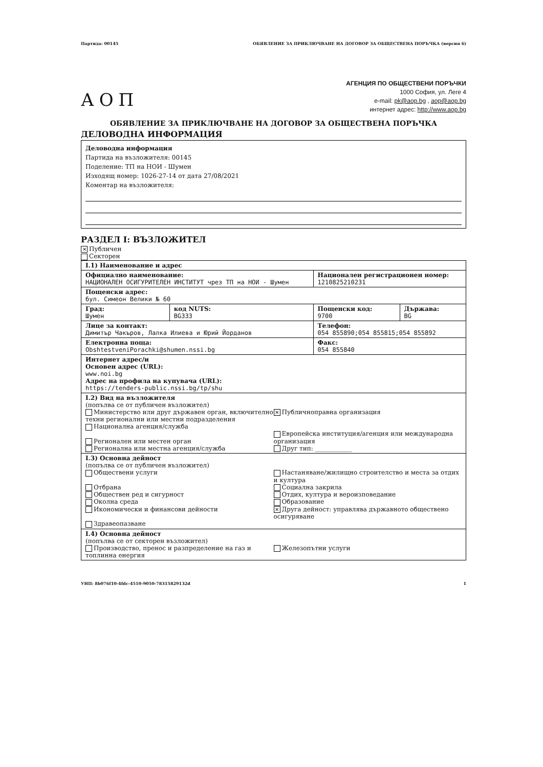Партида: 00145 ОБЯВЛЕНИЕ ЗА ПРИКЛЮЧВАНЕ НА ДОГОВОР ЗА ОБЩЕСТВЕНА ПОРЪЧКА (версия 6)
АОП
АГЕНЦИЯ ПО ОБЩЕСТВЕНИ ПОРЪЧКИ
1000 София, ул. Леге 4
e-mail: pk@aop.bg , aop@aop.bg
интернет адрес: http://www.aop.bg
ОБЯВЛЕНИЕ ЗА ПРИКЛЮЧВАНЕ НА ДОГОВОР ЗА ОБЩЕСТВЕНА ПОРЪЧКА
ДЕЛОВОДНА ИНФОРМАЦИЯ
Деловодна информация
Партида на възложителя: 00145
Поделение: ТП на НОИ - Шумен
Изходящ номер: 1026-27-14 от дата 27/08/2021
Коментар на възложителя:
РАЗДЕЛ I: ВЪЗЛОЖИТЕЛ
✕ Публичен
Секторен
| I.1) Наименование и адрес | | | |
| Официално наименование: НАЦИОНАЛЕН ОСИГУРИТЕЛЕН ИНСТИТУТ чрез ТП на НОИ - Шумен | | Национален регистрационен номер: 1210825210231 | |
| Пощенски адрес: бул. Симеон Велики № 60 | | | |
| Град: Шумен | код NUTS: BG333 | Пощенски код: 9700 | Държава: BG |
| Лице за контакт: Димитър Чакъров, Лалка Илиева и Юрий Йорданов | | Телефон: 054 855890;054 855815;054 855892 | |
| Електронна поща: ObshtestveniPorachki@shumen.nssi.bg | | Факс: 054 855840 | |
| Интернет адрес/и Основен адрес (URL): www.noi.bg Адрес на профила на купувача (URL): https://tenders-public.nssi.bg/tp/shu | | | |
| I.2) Вид на възложителя (попълва се от публичен възложител) Министерство или друг държавен орган, включително техни регионални или местни подразделения Национална агенция/служба Регионален или местен орган Регионална или местна агенция/служба ✕ Публичноправна организация Европейска институция/агенция или международна организация Друг тип: ____________ | | | |
| I.3) Основна дейност (попълва се от публичен възложител) Обществени услуги Отбрана Обществен ред и сигурност Околна среда Икономически и финансови дейности Здравеопазване Настаняване/жилищно строителство и места за отдих и култура Социална закрила Отдих, култура и вероизповедание Образование ✕ Друга дейност: управлява държавното обществено осигуряване | | | |
| I.4) Основна дейност (попълва се от секторен възложител) Производство, пренос и разпределение на газ и топлинна енергия Железопътни услуги | | | |
УНП: 8b076f10-4fdc-4510-9050-78315829132d 1